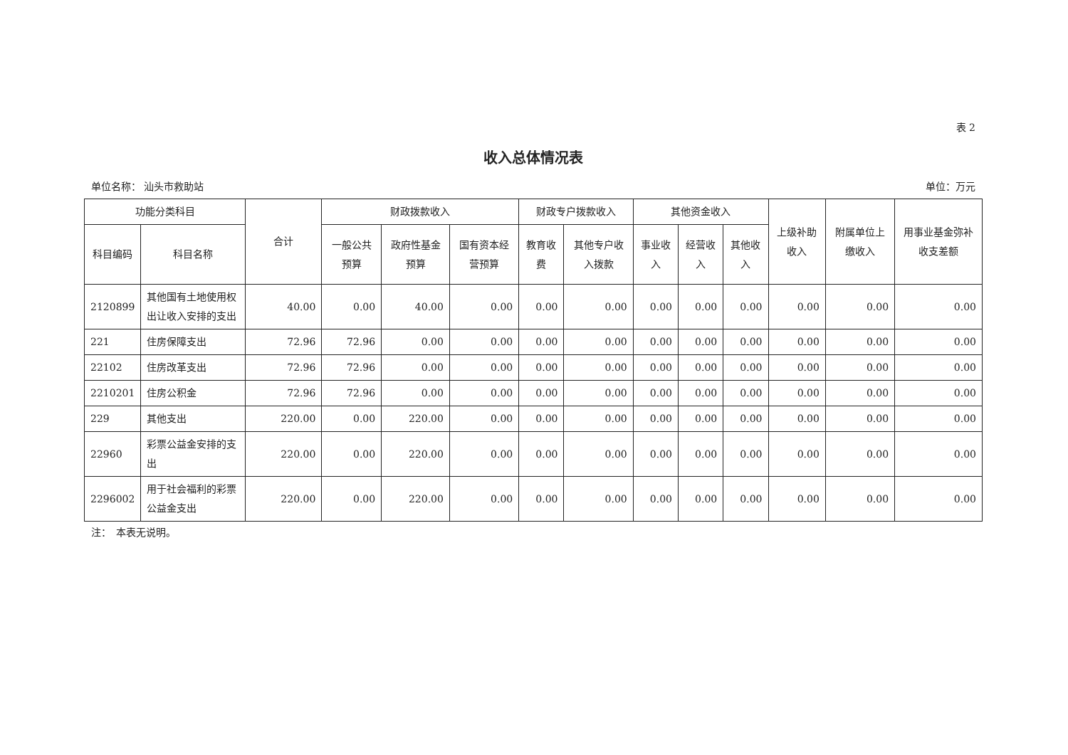表 2
收入总体情况表
单位名称： 汕头市救助站 单位：万元
| 功能分类科目 | | 合计 | 财政拨款收入 | | | 财政专户拨款收入 | | 其他资金收入 | | | 上级补助收入 | 附属单位上缴收入 | 用事业基金弥补收支差额 |
| --- | --- | --- | --- | --- | --- | --- | --- | --- | --- | --- | --- | --- | --- |
| 科目编码 | 科目名称 | | 一般公共预算 | 政府性基金预算 | 国有资本经营预算 | 教育收费 | 其他专户收入拨款 | 事业收入 | 经营收入 | 其他收入 | | | |
| 2120899 | 其他国有土地使用权出让收入安排的支出 | 40.00 | 0.00 | 40.00 | 0.00 | 0.00 | 0.00 | 0.00 | 0.00 | 0.00 | 0.00 | 0.00 | 0.00 |
| 221 | 住房保障支出 | 72.96 | 72.96 | 0.00 | 0.00 | 0.00 | 0.00 | 0.00 | 0.00 | 0.00 | 0.00 | 0.00 | 0.00 |
| 22102 | 住房改革支出 | 72.96 | 72.96 | 0.00 | 0.00 | 0.00 | 0.00 | 0.00 | 0.00 | 0.00 | 0.00 | 0.00 | 0.00 |
| 2210201 | 住房公积金 | 72.96 | 72.96 | 0.00 | 0.00 | 0.00 | 0.00 | 0.00 | 0.00 | 0.00 | 0.00 | 0.00 | 0.00 |
| 229 | 其他支出 | 220.00 | 0.00 | 220.00 | 0.00 | 0.00 | 0.00 | 0.00 | 0.00 | 0.00 | 0.00 | 0.00 | 0.00 |
| 22960 | 彩票公益金安排的支出 | 220.00 | 0.00 | 220.00 | 0.00 | 0.00 | 0.00 | 0.00 | 0.00 | 0.00 | 0.00 | 0.00 | 0.00 |
| 2296002 | 用于社会福利的彩票公益金支出 | 220.00 | 0.00 | 220.00 | 0.00 | 0.00 | 0.00 | 0.00 | 0.00 | 0.00 | 0.00 | 0.00 | 0.00 |
注：　本表无说明。